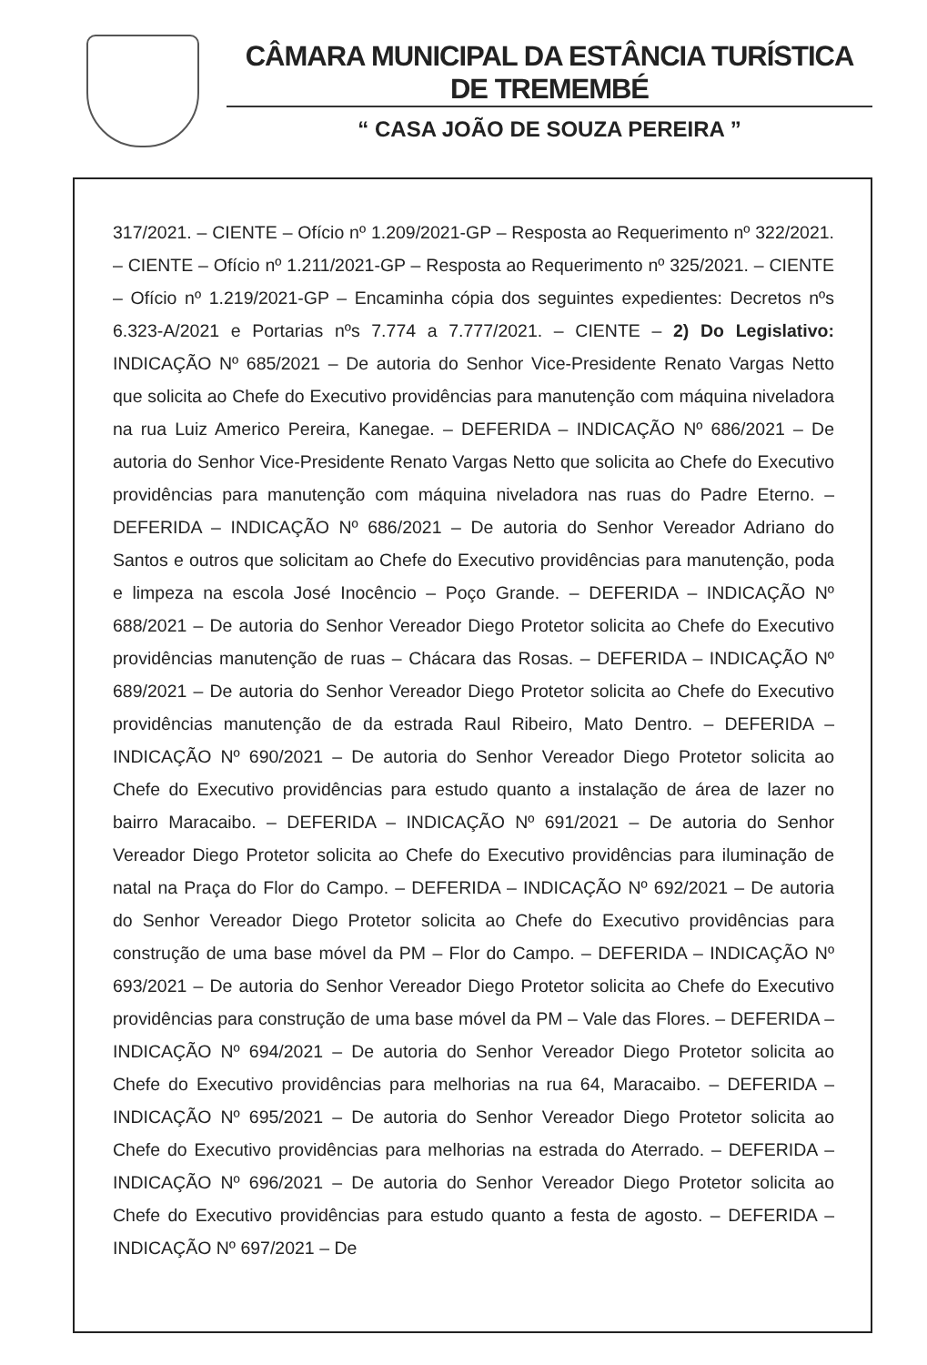CÂMARA MUNICIPAL DA ESTÂNCIA TURÍSTICA DE TREMEMBÉ
“ CASA JOÃO DE SOUZA PEREIRA ”
317/2021. – CIENTE – Ofício nº 1.209/2021-GP – Resposta ao Requerimento nº 322/2021. – CIENTE – Ofício nº 1.211/2021-GP – Resposta ao Requerimento nº 325/2021. – CIENTE – Ofício nº 1.219/2021-GP – Encaminha cópia dos seguintes expedientes: Decretos nºs 6.323-A/2021 e Portarias nºs 7.774 a 7.777/2021. – CIENTE – 2) Do Legislativo: INDICAÇÃO Nº 685/2021 – De autoria do Senhor Vice-Presidente Renato Vargas Netto que solicita ao Chefe do Executivo providências para manutenção com máquina niveladora na rua Luiz Americo Pereira, Kanegae. – DEFERIDA – INDICAÇÃO Nº 686/2021 – De autoria do Senhor Vice-Presidente Renato Vargas Netto que solicita ao Chefe do Executivo providências para manutenção com máquina niveladora nas ruas do Padre Eterno. – DEFERIDA – INDICAÇÃO Nº 686/2021 – De autoria do Senhor Vereador Adriano do Santos e outros que solicitam ao Chefe do Executivo providências para manutenção, poda e limpeza na escola José Inocêncio – Poço Grande. – DEFERIDA – INDICAÇÃO Nº 688/2021 – De autoria do Senhor Vereador Diego Protetor solicita ao Chefe do Executivo providências manutenção de ruas – Chácara das Rosas. – DEFERIDA – INDICAÇÃO Nº 689/2021 – De autoria do Senhor Vereador Diego Protetor solicita ao Chefe do Executivo providências manutenção de da estrada Raul Ribeiro, Mato Dentro. – DEFERIDA – INDICAÇÃO Nº 690/2021 – De autoria do Senhor Vereador Diego Protetor solicita ao Chefe do Executivo providências para estudo quanto a instalação de área de lazer no bairro Maracaibo. – DEFERIDA – INDICAÇÃO Nº 691/2021 – De autoria do Senhor Vereador Diego Protetor solicita ao Chefe do Executivo providências para iluminação de natal na Praça do Flor do Campo. – DEFERIDA – INDICAÇÃO Nº 692/2021 – De autoria do Senhor Vereador Diego Protetor solicita ao Chefe do Executivo providências para construção de uma base móvel da PM – Flor do Campo. – DEFERIDA – INDICAÇÃO Nº 693/2021 – De autoria do Senhor Vereador Diego Protetor solicita ao Chefe do Executivo providências para construção de uma base móvel da PM – Vale das Flores. – DEFERIDA – INDICAÇÃO Nº 694/2021 – De autoria do Senhor Vereador Diego Protetor solicita ao Chefe do Executivo providências para melhorias na rua 64, Maracaibo. – DEFERIDA – INDICAÇÃO Nº 695/2021 – De autoria do Senhor Vereador Diego Protetor solicita ao Chefe do Executivo providências para melhorias na estrada do Aterrado. – DEFERIDA – INDICAÇÃO Nº 696/2021 – De autoria do Senhor Vereador Diego Protetor solicita ao Chefe do Executivo providências para estudo quanto a festa de agosto. – DEFERIDA – INDICAÇÃO Nº 697/2021 – De